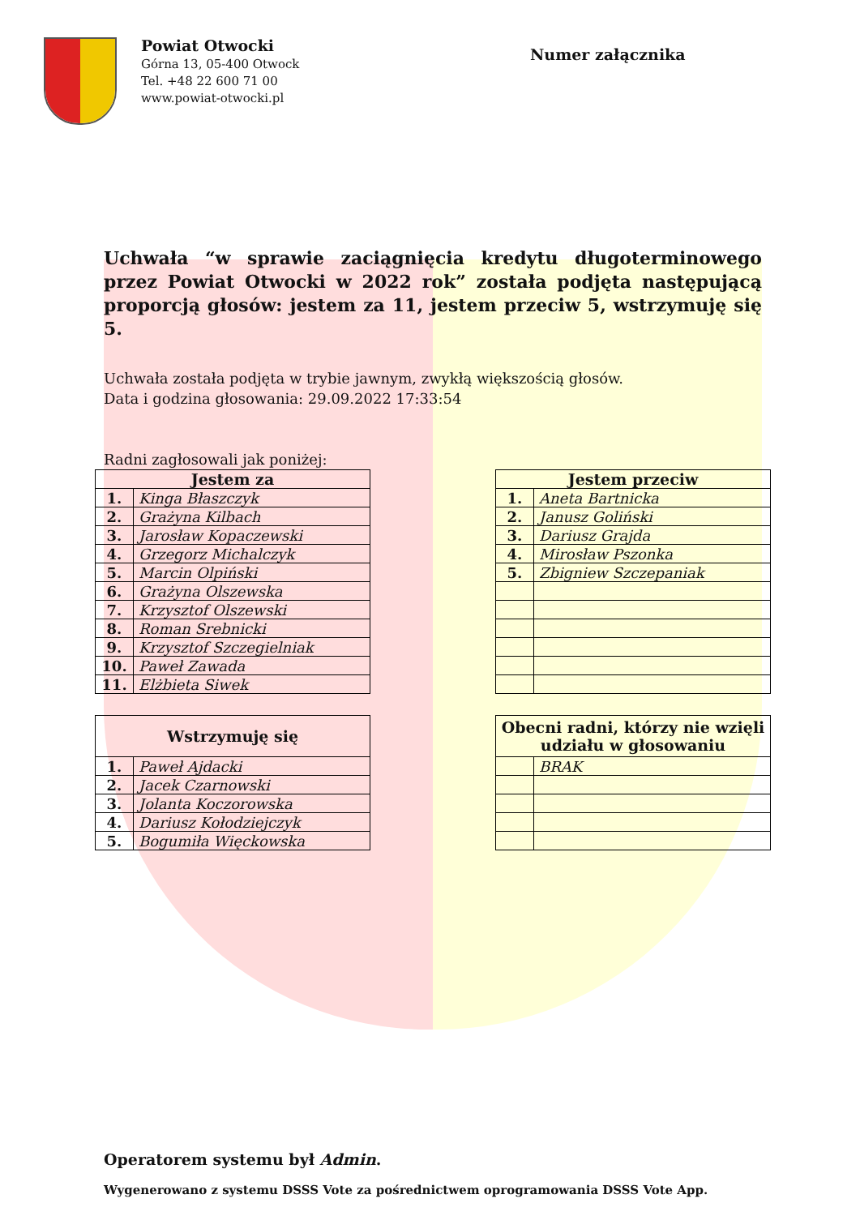Powiat Otwocki
Górna 13, 05-400 Otwock
Tel. +48 22 600 71 00
www.powiat-otwocki.pl
Numer załącznika
Uchwała “w sprawie zaciągnięcia kredytu długoterminowego przez Powiat Otwocki w 2022 rok” została podjęta następującą proporcją głosów: jestem za 11, jestem przeciw 5, wstrzymuję się 5.
Uchwała została podjęta w trybie jawnym, zwykłą większością głosów.
Data i godzina głosowania: 29.09.2022 17:33:54
Radni zagłosowali jak poniżej:
| Jestem za | |
| --- | --- |
| 1. | Kinga Błaszczyk |
| 2. | Grażyna Kilbach |
| 3. | Jarosław Kopaczewski |
| 4. | Grzegorz Michalczyk |
| 5. | Marcin Olpiński |
| 6. | Grażyna Olszewska |
| 7. | Krzysztof Olszewski |
| 8. | Roman Srebnicki |
| 9. | Krzysztof Szczegielniak |
| 10. | Paweł Zawada |
| 11. | Elżbieta Siwek |
| Jestem przeciw | |
| --- | --- |
| 1. | Aneta Bartnicka |
| 2. | Janusz Goliński |
| 3. | Dariusz Grajda |
| 4. | Mirosław Pszonka |
| 5. | Zbigniew Szczepaniak |
| Wstrzymuję się | |
| --- | --- |
| 1. | Paweł Ajdacki |
| 2. | Jacek Czarnowski |
| 3. | Jolanta Koczorowska |
| 4. | Dariusz Kołodziejczyk |
| 5. | Bogumiła Więckowska |
| Obecni radni, którzy nie wzięli udziału w głosowaniu | |
| --- | --- |
| | BRAK |
Operatorem systemu był Admin.
Wygenerowano z systemu DSSS Vote za pośrednictwem oprogramowania DSSS Vote App.